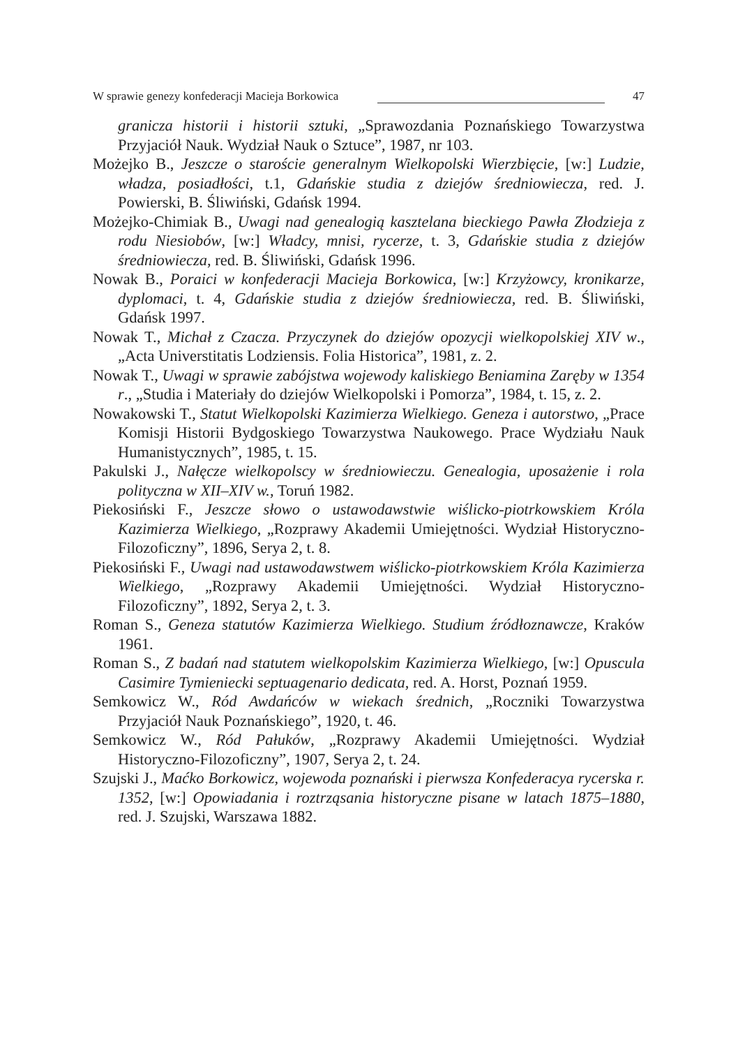W sprawie genezy konfederacji Macieja Borkowica 47
granicza historii i historii sztuki, „Sprawozdania Poznańskiego Towarzystwa Przyjaciół Nauk. Wydział Nauk o Sztuce”, 1987, nr 103.
Możejko B., Jeszcze o staroście generalnym Wielkopolski Wierzbięcie, [w:] Ludzie, władza, posiadłości, t.1, Gdańskie studia z dziejów średniowiecza, red. J. Powierski, B. Śliwiński, Gdańsk 1994.
Możejko-Chimiak B., Uwagi nad genealogią kasztelana bieckiego Pawła Złodzieja z rodu Niesiobów, [w:] Władcy, mnisi, rycerze, t. 3, Gdańskie studia z dziejów średniowiecza, red. B. Śliwiński, Gdańsk 1996.
Nowak B., Poraici w konfederacji Macieja Borkowica, [w:] Krzyżowcy, kronikarze, dyplomaci, t. 4, Gdańskie studia z dziejów średniowiecza, red. B. Śliwiński, Gdańsk 1997.
Nowak T., Michał z Czacza. Przyczynek do dziejów opozycji wielkopolskiej XIV w., „Acta Universtitatis Lodziensis. Folia Historica”, 1981, z. 2.
Nowak T., Uwagi w sprawie zabójstwa wojewody kaliskiego Beniamina Zaręby w 1354 r., „Studia i Materiały do dziejów Wielkopolski i Pomorza”, 1984, t. 15, z. 2.
Nowakowski T., Statut Wielkopolski Kazimierza Wielkiego. Geneza i autorstwo, „Prace Komisji Historii Bydgoskiego Towarzystwa Naukowego. Prace Wydziału Nauk Humanistycznych”, 1985, t. 15.
Pakulski J., Nałęcze wielkopolscy w średniowieczu. Genealogia, uposażenie i rola polityczna w XII–XIV w., Toruń 1982.
Piekosiński F., Jeszcze słowo o ustawodawstwie wiślicko-piotrkowskiem Króla Kazimierza Wielkiego, „Rozprawy Akademii Umiejętności. Wydział Historyczno-Filozoficzny”, 1896, Serya 2, t. 8.
Piekosiński F., Uwagi nad ustawodawstwem wiślicko-piotrkowskiem Króla Kazimierza Wielkiego, „Rozprawy Akademii Umiejętności. Wydział Historyczno-Filozoficzny”, 1892, Serya 2, t. 3.
Roman S., Geneza statutów Kazimierza Wielkiego. Studium źródłoznawcze, Kraków 1961.
Roman S., Z badań nad statutem wielkopolskim Kazimierza Wielkiego, [w:] Opuscula Casimire Tymieniecki septuagenario dedicata, red. A. Horst, Poznań 1959.
Semkowicz W., Ród Awdańców w wiekach średnich, „Roczniki Towarzystwa Przyjaciół Nauk Poznańskiego”, 1920, t. 46.
Semkowicz W., Ród Pałuków, „Rozprawy Akademii Umiejętności. Wydział Historyczno-Filozoficzny”, 1907, Serya 2, t. 24.
Szujski J., Maćko Borkowicz, wojewoda poznański i pierwsza Konfederacya rycerska r. 1352, [w:] Opowiadania i roztrząsania historyczne pisane w latach 1875–1880, red. J. Szujski, Warszawa 1882.